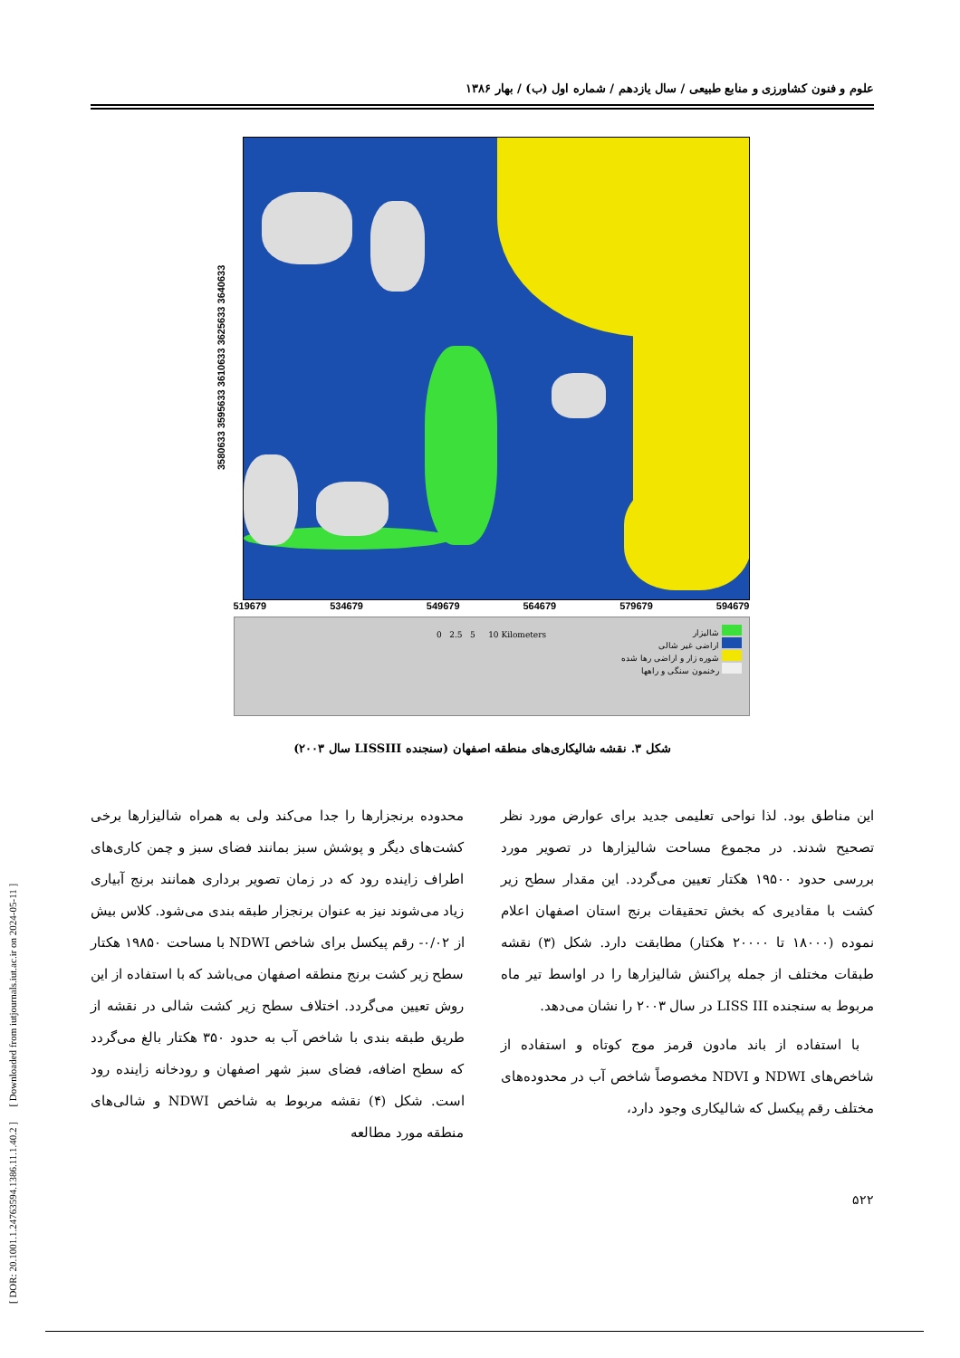[ DOR: 20.1001.1.24763594.1386.11.1.40.2 ] [ Downloaded from iutjournals.iut.ac.ir on 2024-05-11 ]
علوم و فنون کشاورزی و منابع طبیعی / سال یازدهم / شماره اول (ب) / بهار ۱۳۸۶
3580633 3595633 3610633 3625633 3640633
519679 534679 549679 564679 579679 594679
شالیزار
اراضی غیر شالی
شوره زار و اراضی رها شده
رخنمون سنگی و راهها
0 2.5 5 10 Kilometers
شکل ۳. نقشه شالیکاری‌های منطقه اصفهان (سنجنده LISSIII سال ۲۰۰۳)
این مناطق بود. لذا نواحی تعلیمی جدید برای عوارض مورد نظر تصحیح شدند. در مجموع مساحت شالیزارها در تصویر مورد بررسی حدود ۱۹۵۰۰ هکتار تعیین می‌گردد. این مقدار سطح زیر کشت با مقادیری که بخش تحقیقات برنج استان اصفهان اعلام نموده (۱۸۰۰۰ تا ۲۰۰۰۰ هکتار) مطابقت دارد. شکل (۳) نقشه طبقات مختلف از جمله پراکنش شالیزارها را در اواسط تیر ماه مربوط به سنجنده LISS III در سال ۲۰۰۳ را نشان می‌دهد.
با استفاده از باند مادون قرمز موج کوتاه و استفاده از شاخص‌های NDWI و NDVI مخصوصاً شاخص آب در محدوده‌های مختلف رقم پیکسل که شالیکاری وجود دارد،
محدوده برنجزارها را جدا می‌کند ولی به همراه شالیزارها برخی کشت‌های دیگر و پوشش سبز بمانند فضای سبز و چمن کاری‌های اطراف زاینده رود که در زمان تصویر برداری همانند برنج آبیاری زیاد می‌شوند نیز به عنوان برنجزار طبقه بندی می‌شود. کلاس بیش از ۰/۰۲- رقم پیکسل برای شاخص NDWI با مساحت ۱۹۸۵۰ هکتار سطح زیر کشت برنج منطقه اصفهان می‌باشد که با استفاده از این روش تعیین می‌گردد. اختلاف سطح زیر کشت شالی در نقشه از طریق طبقه بندی با شاخص آب به حدود ۳۵۰ هکتار بالغ می‌گردد که سطح اضافه، فضای سبز شهر اصفهان و رودخانه زاینده رود است. شکل (۴) نقشه مربوط به شاخص NDWI و شالی‌های منطقه مورد مطالعه
۵۲۲